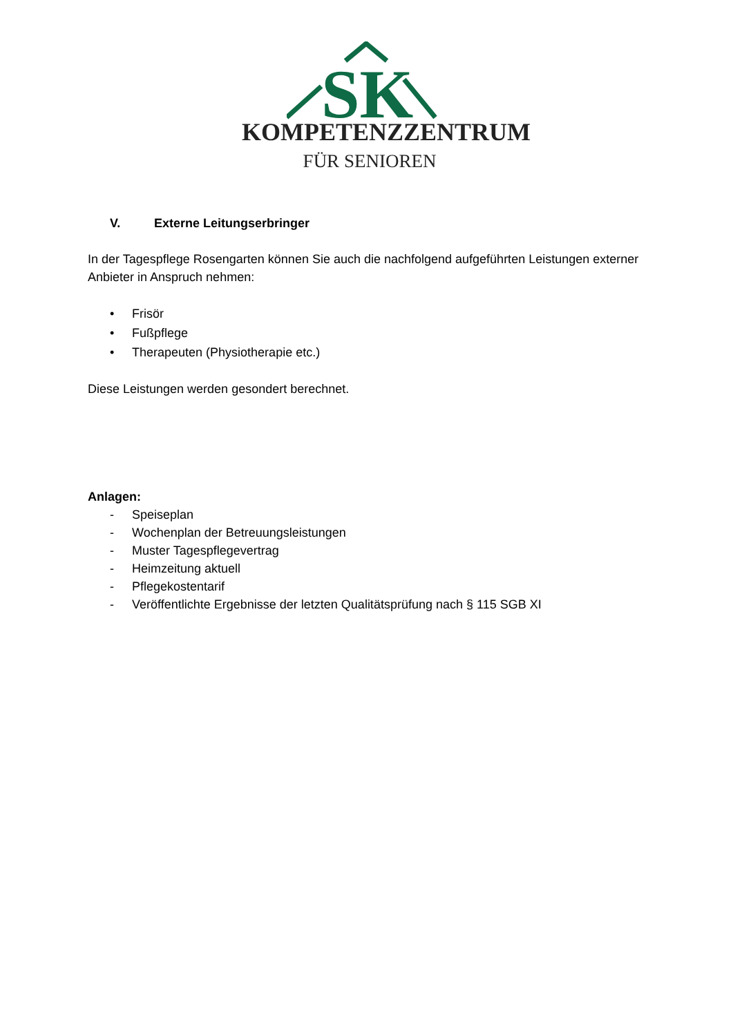SK
KOMPETENZZENTRUM
FÜR SENIOREN
V. Externe Leitungserbringer
In der Tagespflege Rosengarten können Sie auch die nachfolgend aufgeführten Leistungen externer Anbieter in Anspruch nehmen:
• Frisör
• Fußpflege
• Therapeuten (Physiotherapie etc.)
Diese Leistungen werden gesondert berechnet.
Anlagen:
- Speiseplan
- Wochenplan der Betreuungsleistungen
- Muster Tagespflegevertrag
- Heimzeitung aktuell
- Pflegekostentarif
- Veröffentlichte Ergebnisse der letzten Qualitätsprüfung nach § 115 SGB XI